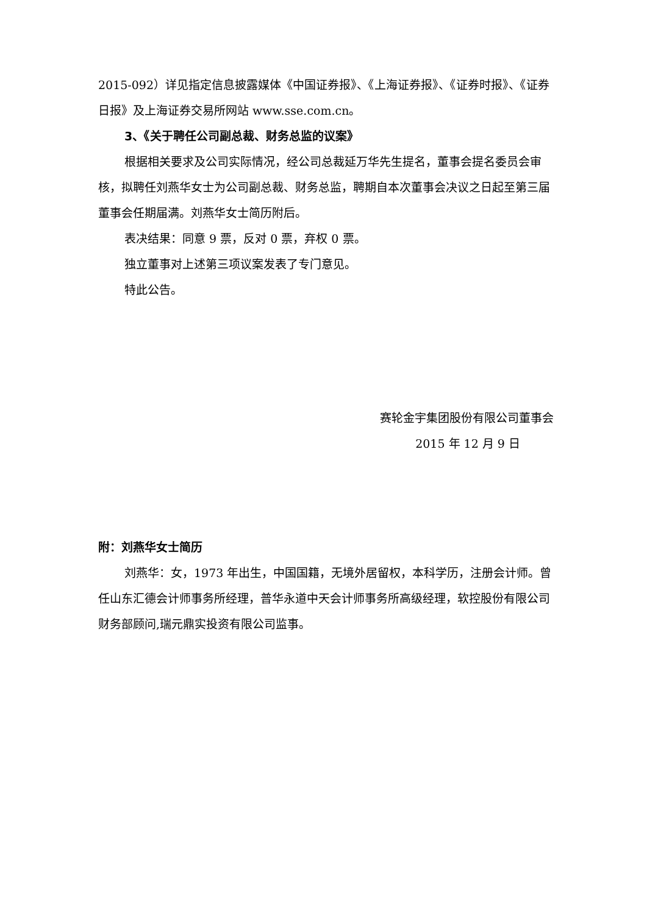2015-092）详见指定信息披露媒体《中国证券报》、《上海证券报》、《证券时报》、《证券日报》及上海证券交易所网站 www.sse.com.cn。
3、《关于聘任公司副总裁、财务总监的议案》
根据相关要求及公司实际情况，经公司总裁延万华先生提名，董事会提名委员会审核，拟聘任刘燕华女士为公司副总裁、财务总监，聘期自本次董事会决议之日起至第三届董事会任期届满。刘燕华女士简历附后。
表决结果：同意 9 票，反对 0 票，弃权 0 票。
独立董事对上述第三项议案发表了专门意见。
特此公告。
赛轮金宇集团股份有限公司董事会
2015 年 12 月 9 日
附：刘燕华女士简历
刘燕华：女，1973 年出生，中国国籍，无境外居留权，本科学历，注册会计师。曾任山东汇德会计师事务所经理，普华永道中天会计师事务所高级经理，软控股份有限公司财务部顾问,瑞元鼎实投资有限公司监事。